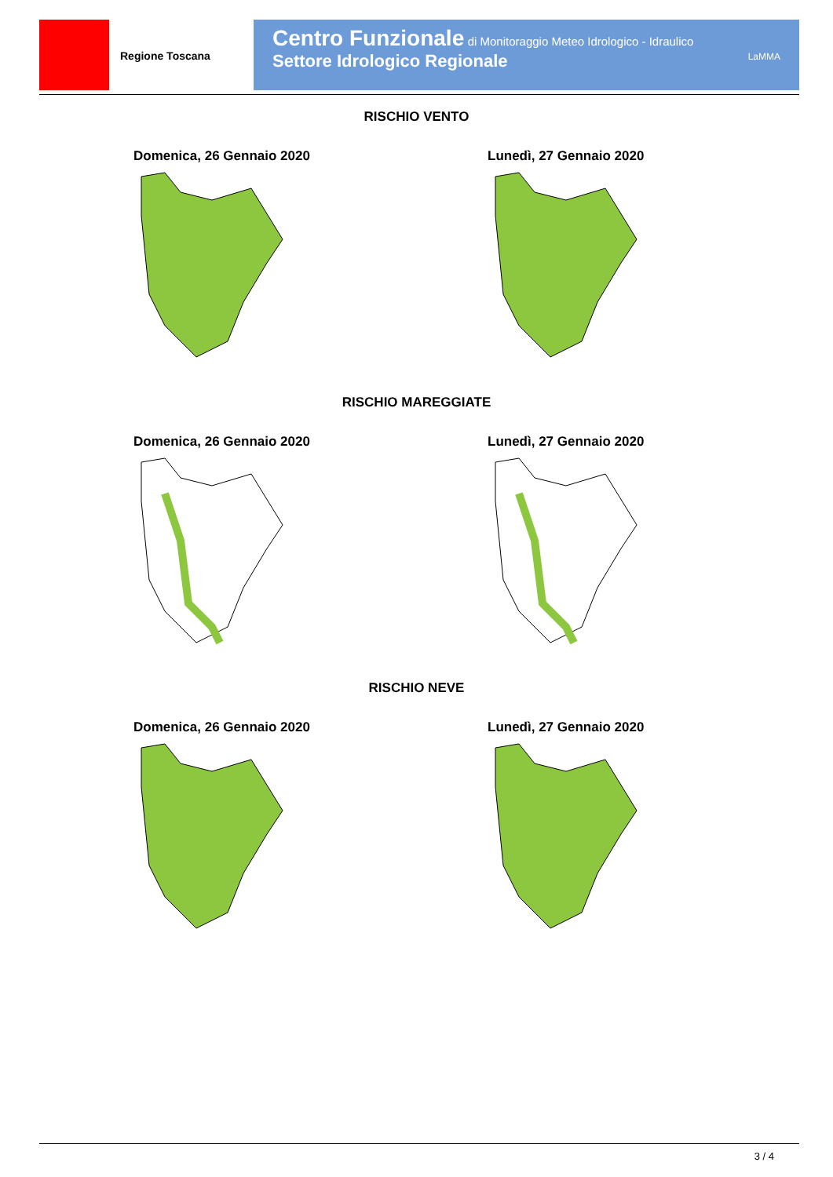Regione Toscana
Centro Funzionale di Monitoraggio Meteo Idrologico - Idraulico
Settore Idrologico Regionale LaMMA
RISCHIO VENTO
Domenica, 26 Gennaio 2020 Lunedì, 27 Gennaio 2020
RISCHIO MAREGGIATE
Domenica, 26 Gennaio 2020 Lunedì, 27 Gennaio 2020
RISCHIO NEVE
Domenica, 26 Gennaio 2020 Lunedì, 27 Gennaio 2020
3 / 4